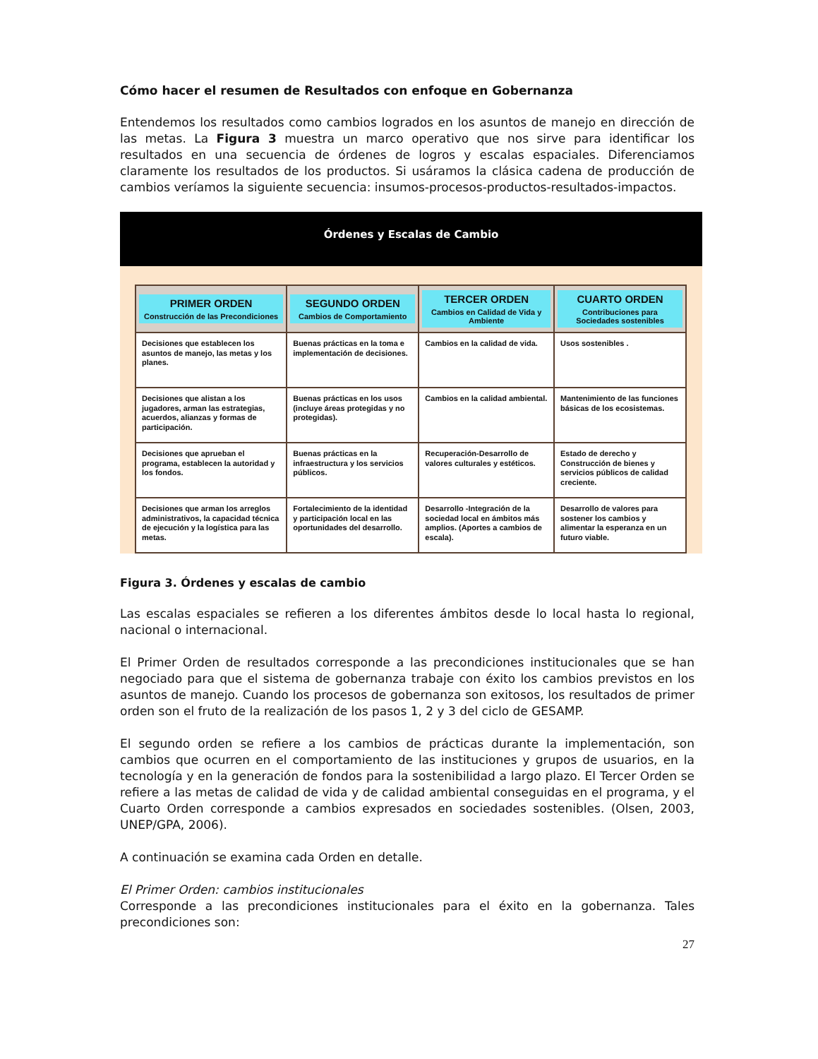Cómo hacer el resumen de Resultados con enfoque en Gobernanza
Entendemos los resultados como cambios logrados en los asuntos de manejo en dirección de las metas. La Figura 3 muestra un marco operativo que nos sirve para identificar los resultados en una secuencia de órdenes de logros y escalas espaciales. Diferenciamos claramente los resultados de los productos. Si usáramos la clásica cadena de producción de cambios veríamos la siguiente secuencia: insumos-procesos-productos-resultados-impactos.
Órdenes y Escalas de Cambio
| PRIMER ORDEN Construcción de las Precondiciones | SEGUNDO ORDEN Cambios de Comportamiento | TERCER ORDEN Cambios en Calidad de Vida y Ambiente | CUARTO ORDEN Contribuciones para Sociedades sostenibles |
| --- | --- | --- | --- |
| Decisiones que establecen los asuntos de manejo, las metas y los planes. | Buenas prácticas en la toma e implementación de decisiones. | Cambios en la calidad de vida. | Usos sostenibles . |
| Decisiones que alistan a los jugadores, arman las estrategias, acuerdos, alianzas y formas de participación. | Buenas prácticas en los usos (incluye áreas protegidas y no protegidas). | Cambios en la calidad ambiental. | Mantenimiento de las funciones básicas de los ecosistemas. |
| Decisiones que aprueban el programa, establecen la autoridad y los fondos. | Buenas prácticas en la infraestructura y los servicios públicos. | Recuperación-Desarrollo de valores culturales y estéticos. | Estado de derecho y Construcción de bienes y servicios públicos de calidad creciente. |
| Decisiones que arman los arreglos administrativos, la capacidad técnica de ejecución y la logística para las metas. | Fortalecimiento de la identidad y participación local en las oportunidades del desarrollo. | Desarrollo -Integración de la sociedad local en ámbitos más amplios. (Aportes a cambios de escala). | Desarrollo de valores para sostener los cambios y alimentar la esperanza en un futuro viable. |
Figura 3. Órdenes y escalas de cambio
Las escalas espaciales se refieren a los diferentes ámbitos desde lo local hasta lo regional, nacional o internacional.
El Primer Orden de resultados corresponde a las precondiciones institucionales que se han negociado para que el sistema de gobernanza trabaje con éxito los cambios previstos en los asuntos de manejo. Cuando los procesos de gobernanza son exitosos, los resultados de primer orden son el fruto de la realización de los pasos 1, 2 y 3 del ciclo de GESAMP.
El segundo orden se refiere a los cambios de prácticas durante la implementación, son cambios que ocurren en el comportamiento de las instituciones y grupos de usuarios, en la tecnología y en la generación de fondos para la sostenibilidad a largo plazo. El Tercer Orden se refiere a las metas de calidad de vida y de calidad ambiental conseguidas en el programa, y el Cuarto Orden corresponde a cambios expresados en sociedades sostenibles. (Olsen, 2003, UNEP/GPA, 2006).
A continuación se examina cada Orden en detalle.
El Primer Orden: cambios institucionales
Corresponde a las precondiciones institucionales para el éxito en la gobernanza. Tales precondiciones son:
27